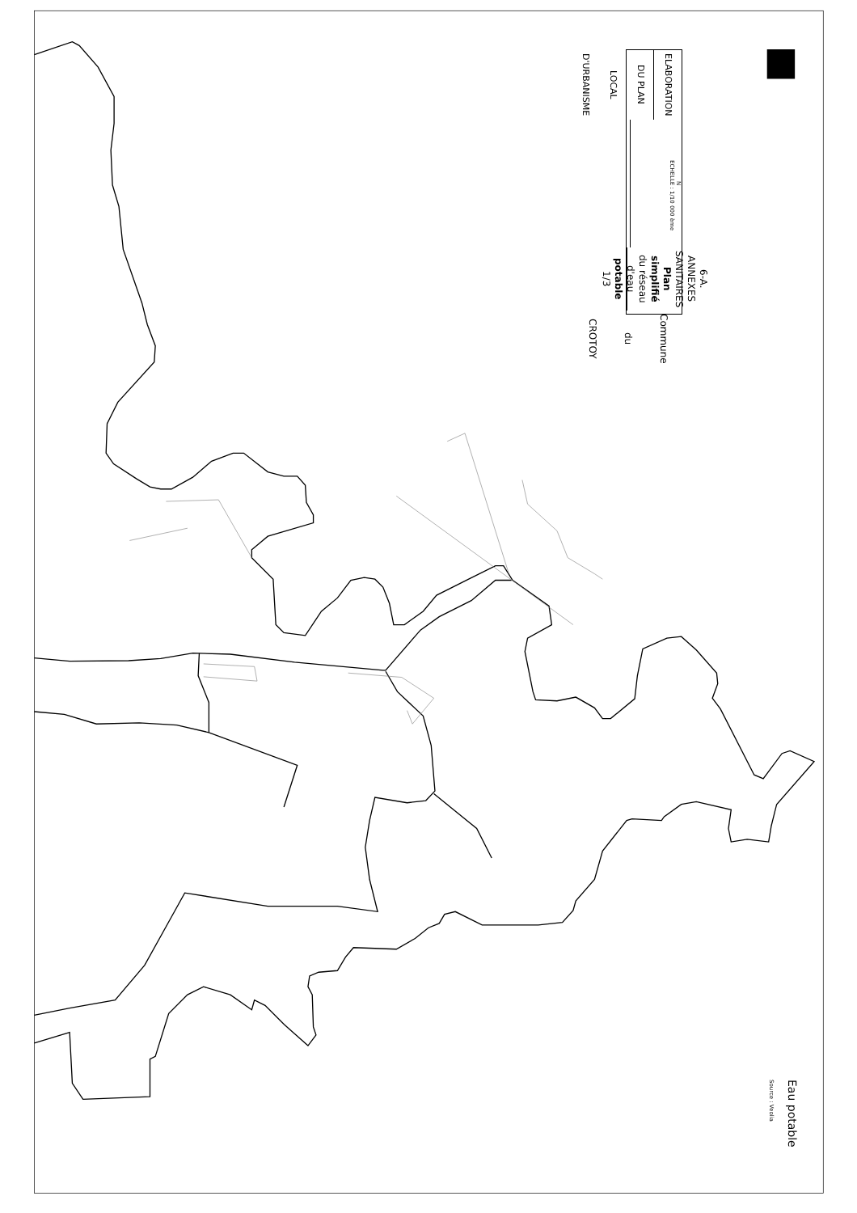ELABORATION DU PLAN LOCAL D'URBANISME
N
ECHELLE : 1/10 000 ème
6-A. ANNEXES SANITAIRES
Plan simplifié du réseau d'eau potable
1/3
Commune du CROTOY
Eau potable
Source : Veolia